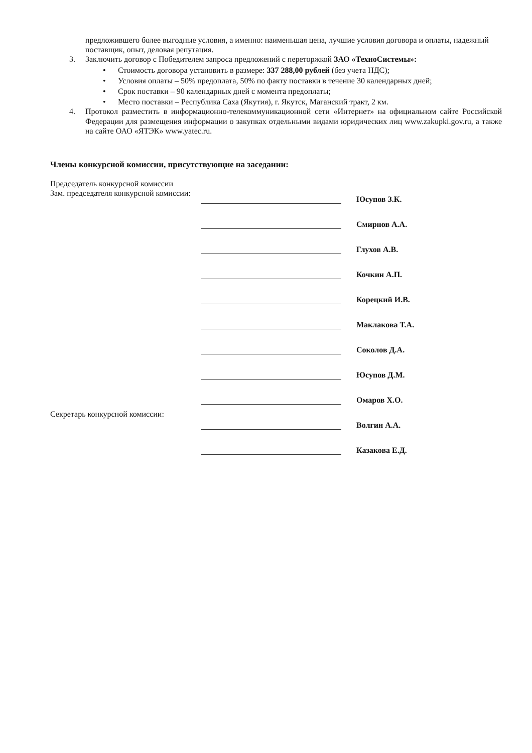предложившего более выгодные условия, а именно: наименьшая цена, лучшие условия договора и оплаты, надежный поставщик, опыт, деловая репутация.
3. Заключить договор с Победителем запроса предложений с переторжкой ЗАО «ТехноСистемы»:
• Стоимость договора установить в размере: 337 288,00 рублей (без учета НДС);
• Условия оплаты – 50% предоплата, 50% по факту поставки в течение 30 календарных дней;
• Срок поставки – 90 календарных дней с момента предоплаты;
• Место поставки – Республика Саха (Якутия), г. Якутск, Маганский тракт, 2 км.
4. Протокол разместить в информационно-телекоммуникационной сети «Интернет» на официальном сайте Российской Федерации для размещения информации о закупках отдельными видами юридических лиц www.zakupki.gov.ru, а также на сайте ОАО «ЯТЭК» www.yatec.ru.
Члены конкурсной комиссии, присутствующие на заседании:
Председатель конкурсной комиссии
Зам. председателя конкурсной комиссии:
Секретарь конкурсной комиссии:
Юсупов З.К.
Смирнов А.А.
Глухов А.В.
Кочкин А.П.
Корецкий И.В.
Маклакова Т.А.
Соколов Д.А.
Юсупов Д.М.
Омаров Х.О.
Волгин А.А.
Казакова Е.Д.